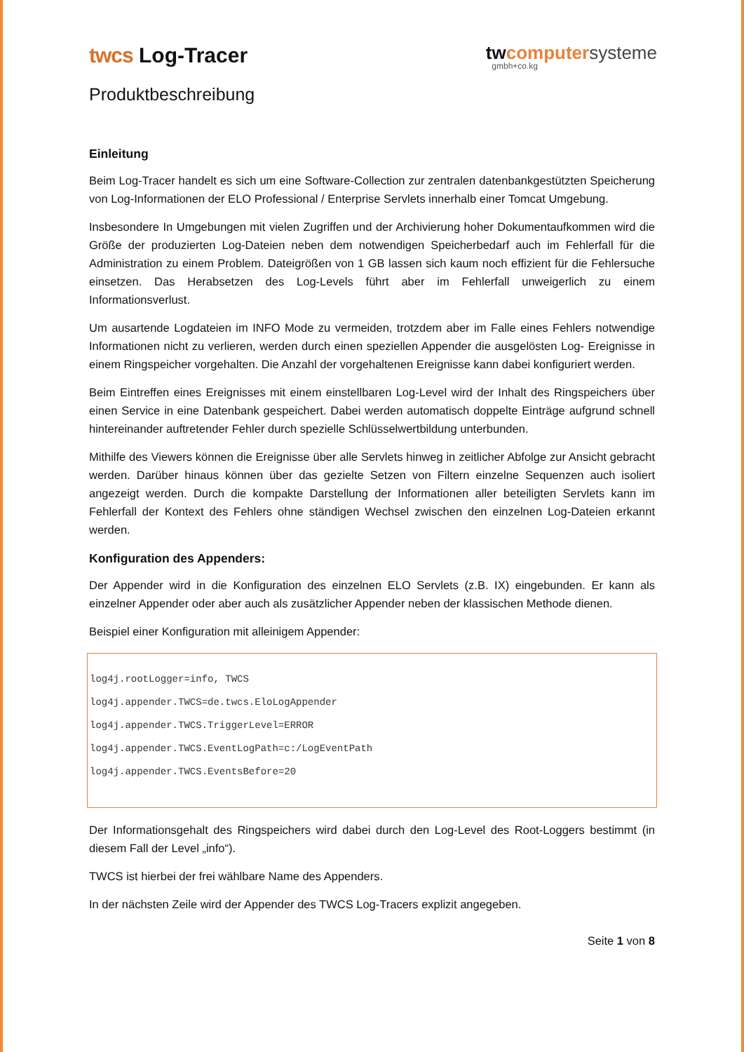twcs Log-Tracer
twcomputer systeme
gmbh+co.kg
Produktbeschreibung
Einleitung
Beim Log-Tracer handelt es sich um eine Software-Collection zur zentralen datenbankgestützten Speicherung von Log-Informationen der ELO Professional / Enterprise Servlets innerhalb einer Tomcat Umgebung.
Insbesondere In Umgebungen mit vielen Zugriffen und der Archivierung hoher Dokumentaufkommen wird die Größe der produzierten Log-Dateien neben dem notwendigen Speicherbedarf auch im Fehlerfall für die Administration zu einem Problem. Dateigrößen von 1 GB lassen sich kaum noch effizient für die Fehlersuche einsetzen. Das Herabsetzen des Log-Levels führt aber im Fehlerfall unweigerlich zu einem Informationsverlust.
Um ausartende Logdateien im INFO Mode zu vermeiden, trotzdem aber im Falle eines Fehlers notwendige Informationen nicht zu verlieren, werden durch einen speziellen Appender die ausgelösten Log- Ereignisse in einem Ringspeicher vorgehalten. Die Anzahl der vorgehaltenen Ereignisse kann dabei konfiguriert werden.
Beim Eintreffen eines Ereignisses mit einem einstellbaren Log-Level wird der Inhalt des Ringspeichers über einen Service in eine Datenbank gespeichert. Dabei werden automatisch doppelte Einträge aufgrund schnell hintereinander auftretender Fehler durch spezielle Schlüsselwertbildung unterbunden.
Mithilfe des Viewers können die Ereignisse über alle Servlets hinweg in zeitlicher Abfolge zur Ansicht gebracht werden. Darüber hinaus können über das gezielte Setzen von Filtern einzelne Sequenzen auch isoliert angezeigt werden. Durch die kompakte Darstellung der Informationen aller beteiligten Servlets kann im Fehlerfall der Kontext des Fehlers ohne ständigen Wechsel zwischen den einzelnen Log-Dateien erkannt werden.
Konfiguration des Appenders:
Der Appender wird in die Konfiguration des einzelnen ELO Servlets (z.B. IX) eingebunden. Er kann als einzelner Appender oder aber auch als zusätzlicher Appender neben der klassischen Methode dienen.
Beispiel einer Konfiguration mit alleinigem Appender:
log4j.rootLogger=info, TWCS
log4j.appender.TWCS=de.twcs.EloLogAppender
log4j.appender.TWCS.TriggerLevel=ERROR
log4j.appender.TWCS.EventLogPath=c:/LogEventPath
log4j.appender.TWCS.EventsBefore=20
Der Informationsgehalt des Ringspeichers wird dabei durch den Log-Level des Root-Loggers bestimmt (in diesem Fall der Level „info“).
TWCS ist hierbei der frei wählbare Name des Appenders.
In der nächsten Zeile wird der Appender des TWCS Log-Tracers explizit angegeben.
Seite 1 von 8